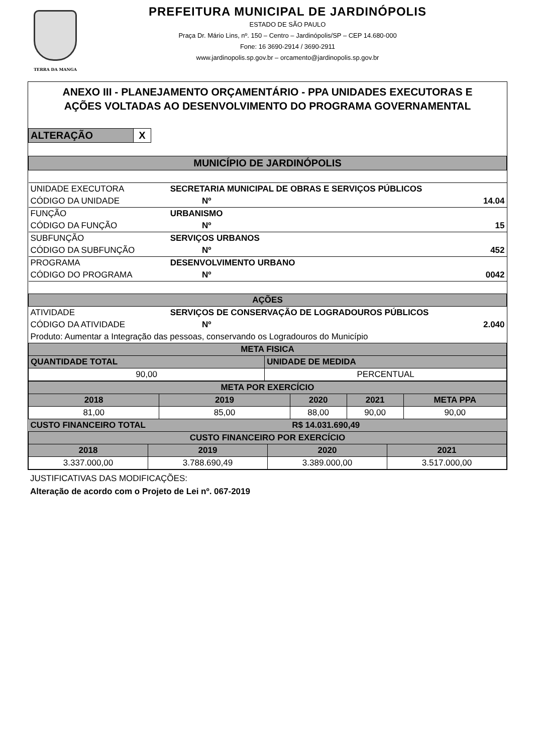TERRA DA MANGA
PREFEITURA MUNICIPAL DE JARDINÓPOLIS
ESTADO DE SÃO PAULO
Praça Dr. Mário Lins, nº. 150 – Centro – Jardinópolis/SP – CEP 14.680-000
Fone: 16 3690-2914 / 3690-2911
www.jardinopolis.sp.gov.br – orcamento@jardinopolis.sp.gov.br
ANEXO III - PLANEJAMENTO ORÇAMENTÁRIO - PPA UNIDADES EXECUTORAS E
AÇÕES VOLTADAS AO DESENVOLVIMENTO DO PROGRAMA GOVERNAMENTAL
| ALTERAÇÃO | X |
| MUNICÍPIO DE JARDINÓPOLIS | | | |
| UNIDADE EXECUTORA | SECRETARIA MUNICIPAL DE OBRAS E SERVIÇOS PÚBLICOS | | |
| CÓDIGO DA UNIDADE | | Nº | 14.04 |
| FUNÇÃO | URBANISMO | | |
| CÓDIGO DA FUNÇÃO | | Nº | 15 |
| SUBFUNÇÃO | SERVIÇOS URBANOS | | |
| CÓDIGO DA SUBFUNÇÃO | | Nº | 452 |
| PROGRAMA | DESENVOLVIMENTO URBANO | | |
| CÓDIGO DO PROGRAMA | | Nº | 0042 |
| AÇÕES | | | |
| ATIVIDADE | SERVIÇOS DE CONSERVAÇÃO DE LOGRADOUROS PÚBLICOS | | |
| CÓDIGO DA ATIVIDADE | | Nº | 2.040 |
| Produto: Aumentar a Integração das pessoas, conservando os Logradouros do Município | | | |
| META FISICA | |
| QUANTIDADE TOTAL | UNIDADE DE MEDIDA |
| 90,00 | PERCENTUAL |
| META POR EXERCÍCIO | | | | |
| 2018 | 2019 | 2020 | 2021 | META PPA |
| 81,00 | 85,00 | 88,00 | 90,00 | 90,00 |
| CUSTO FINANCEIRO TOTAL | | R$ 14.031.690,49 | | |
| CUSTO FINANCEIRO POR EXERCÍCIO | | | |
| 2018 | 2019 | 2020 | 2021 |
| 3.337.000,00 | 3.788.690,49 | 3.389.000,00 | 3.517.000,00 |
JUSTIFICATIVAS DAS MODIFICAÇÕES:
Alteração de acordo com o Projeto de Lei nº. 067-2019